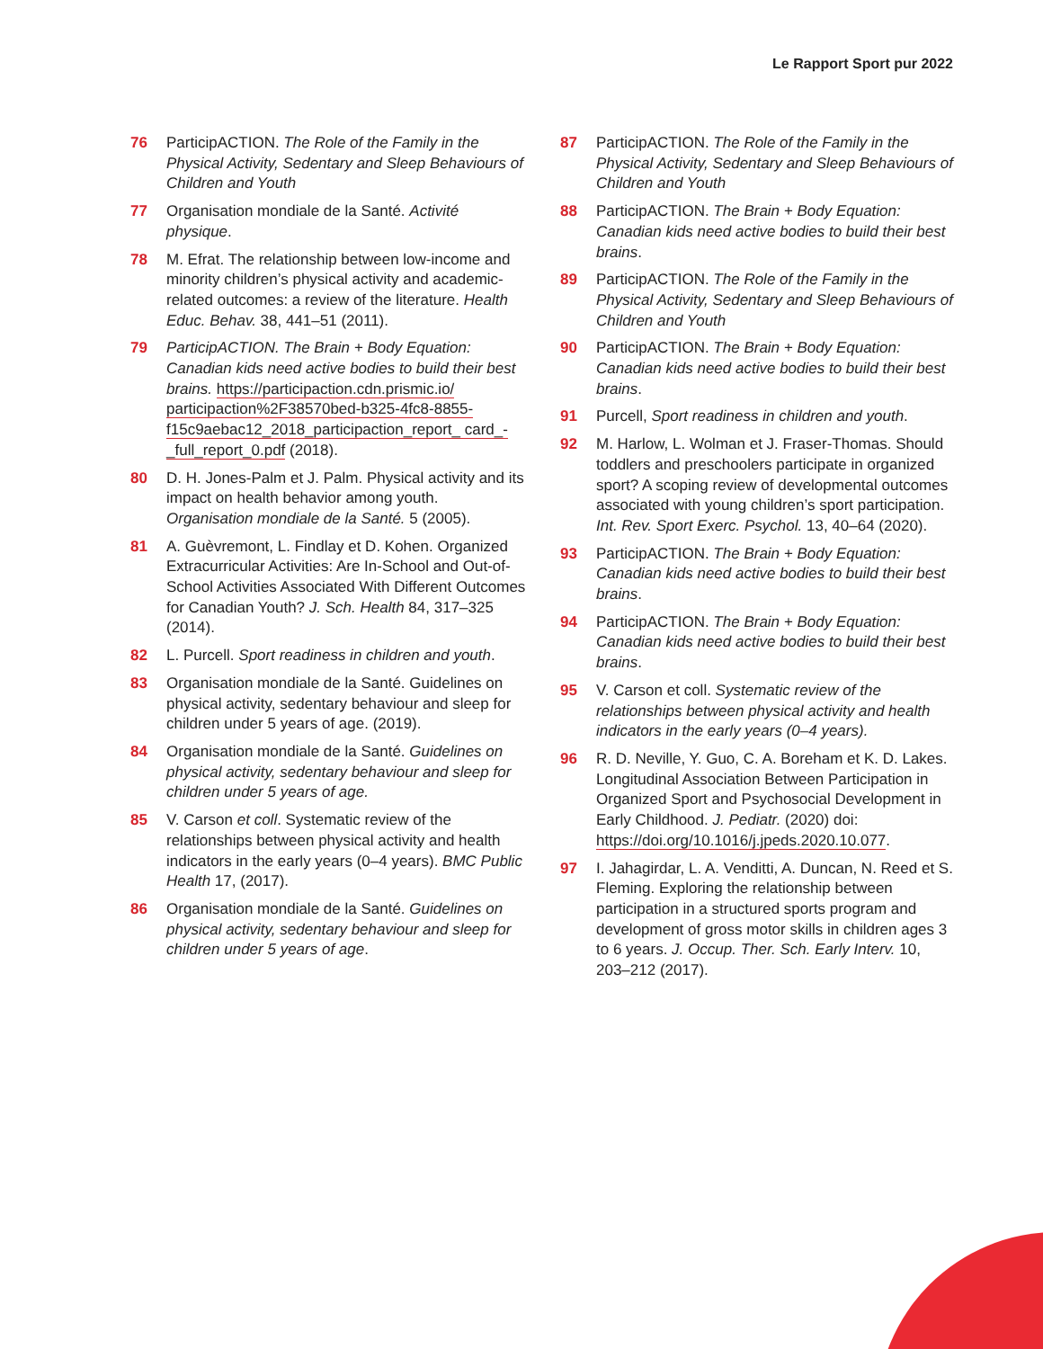Le Rapport Sport pur 2022
76 ParticipACTION. The Role of the Family in the Physical Activity, Sedentary and Sleep Behaviours of Children and Youth
77 Organisation mondiale de la Santé. Activité physique.
78 M. Efrat. The relationship between low-income and minority children’s physical activity and academic-related outcomes: a review of the literature. Health Educ. Behav. 38, 441–51 (2011).
79 ParticipACTION. The Brain + Body Equation: Canadian kids need active bodies to build their best brains. https://participaction.cdn.prismic.io/ participaction%2F38570bed-b325-4fc8-8855- f15c9aebac12_2018_participaction_report_ card_-_full_report_0.pdf (2018).
80 D. H. Jones-Palm et J. Palm. Physical activity and its impact on health behavior among youth. Organisation mondiale de la Santé. 5 (2005).
81 A. Guèvremont, L. Findlay et D. Kohen. Organized Extracurricular Activities: Are In-School and Out-of-School Activities Associated With Different Outcomes for Canadian Youth? J. Sch. Health 84, 317–325 (2014).
82 L. Purcell. Sport readiness in children and youth.
83 Organisation mondiale de la Santé. Guidelines on physical activity, sedentary behaviour and sleep for children under 5 years of age. (2019).
84 Organisation mondiale de la Santé. Guidelines on physical activity, sedentary behaviour and sleep for children under 5 years of age.
85 V. Carson et coll. Systematic review of the relationships between physical activity and health indicators in the early years (0–4 years). BMC Public Health 17, (2017).
86 Organisation mondiale de la Santé. Guidelines on physical activity, sedentary behaviour and sleep for children under 5 years of age.
87 ParticipACTION. The Role of the Family in the Physical Activity, Sedentary and Sleep Behaviours of Children and Youth
88 ParticipACTION. The Brain + Body Equation: Canadian kids need active bodies to build their best brains.
89 ParticipACTION. The Role of the Family in the Physical Activity, Sedentary and Sleep Behaviours of Children and Youth
90 ParticipACTION. The Brain + Body Equation: Canadian kids need active bodies to build their best brains.
91 Purcell, Sport readiness in children and youth.
92 M. Harlow, L. Wolman et J. Fraser-Thomas. Should toddlers and preschoolers participate in organized sport? A scoping review of developmental outcomes associated with young children’s sport participation. Int. Rev. Sport Exerc. Psychol. 13, 40–64 (2020).
93 ParticipACTION. The Brain + Body Equation: Canadian kids need active bodies to build their best brains.
94 ParticipACTION. The Brain + Body Equation: Canadian kids need active bodies to build their best brains.
95 V. Carson et coll. Systematic review of the relationships between physical activity and health indicators in the early years (0–4 years).
96 R. D. Neville, Y. Guo, C. A. Boreham et K. D. Lakes. Longitudinal Association Between Participation in Organized Sport and Psychosocial Development in Early Childhood. J. Pediatr. (2020) doi: https://doi.org/10.1016/j.jpeds.2020.10.077.
97 I. Jahagirdar, L. A. Venditti, A. Duncan, N. Reed et S. Fleming. Exploring the relationship between participation in a structured sports program and development of gross motor skills in children ages 3 to 6 years. J. Occup. Ther. Sch. Early Interv. 10, 203–212 (2017).